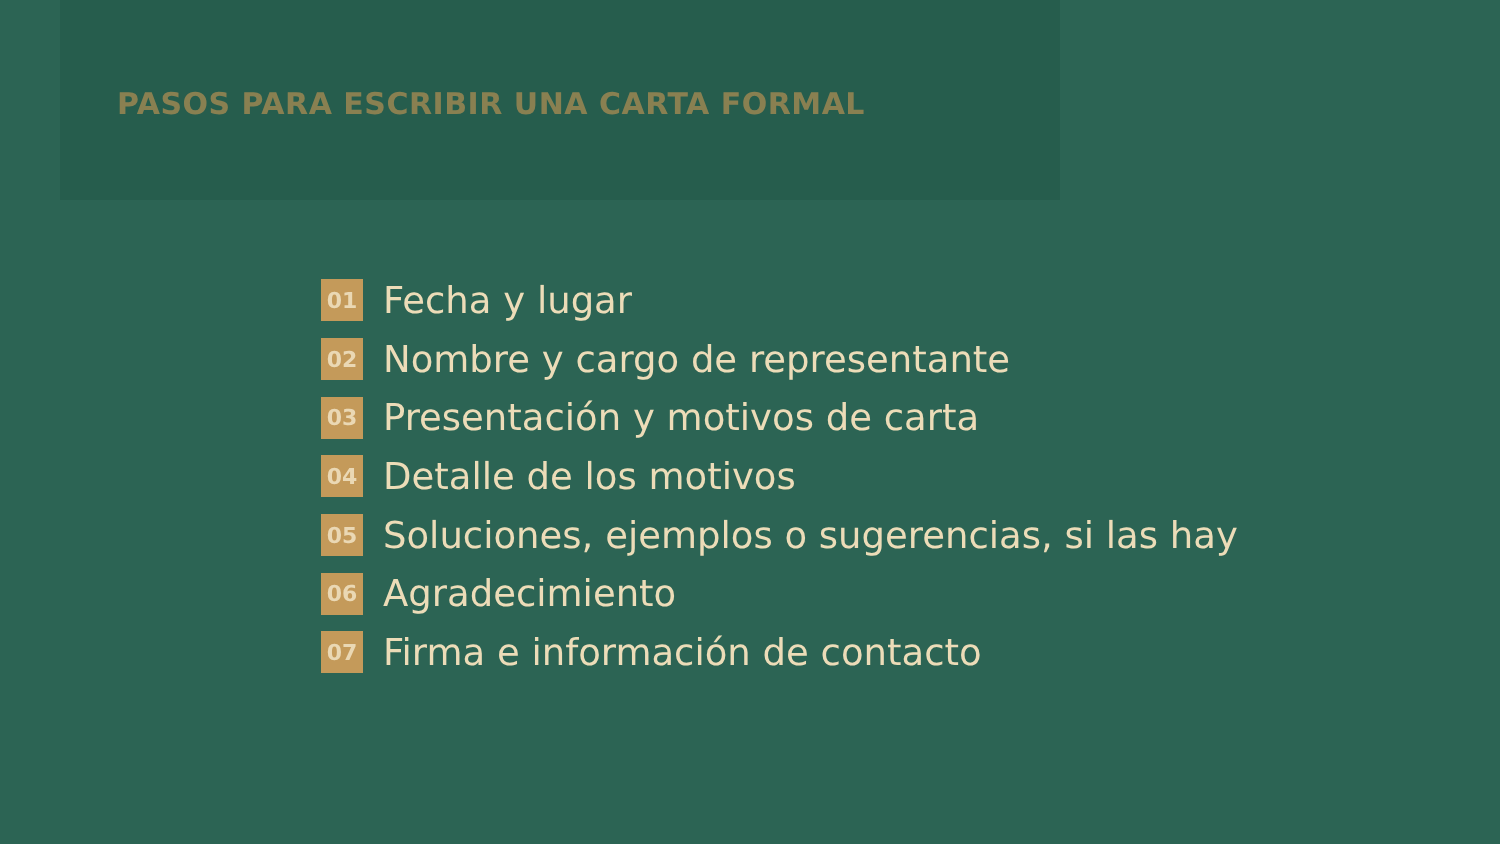PASOS PARA ESCRIBIR UNA CARTA FORMAL
01 Fecha y lugar
02 Nombre y cargo de representante
03 Presentación y motivos de carta
04 Detalle de los motivos
05 Soluciones, ejemplos o sugerencias, si las hay
06 Agradecimiento
07 Firma e información de contacto